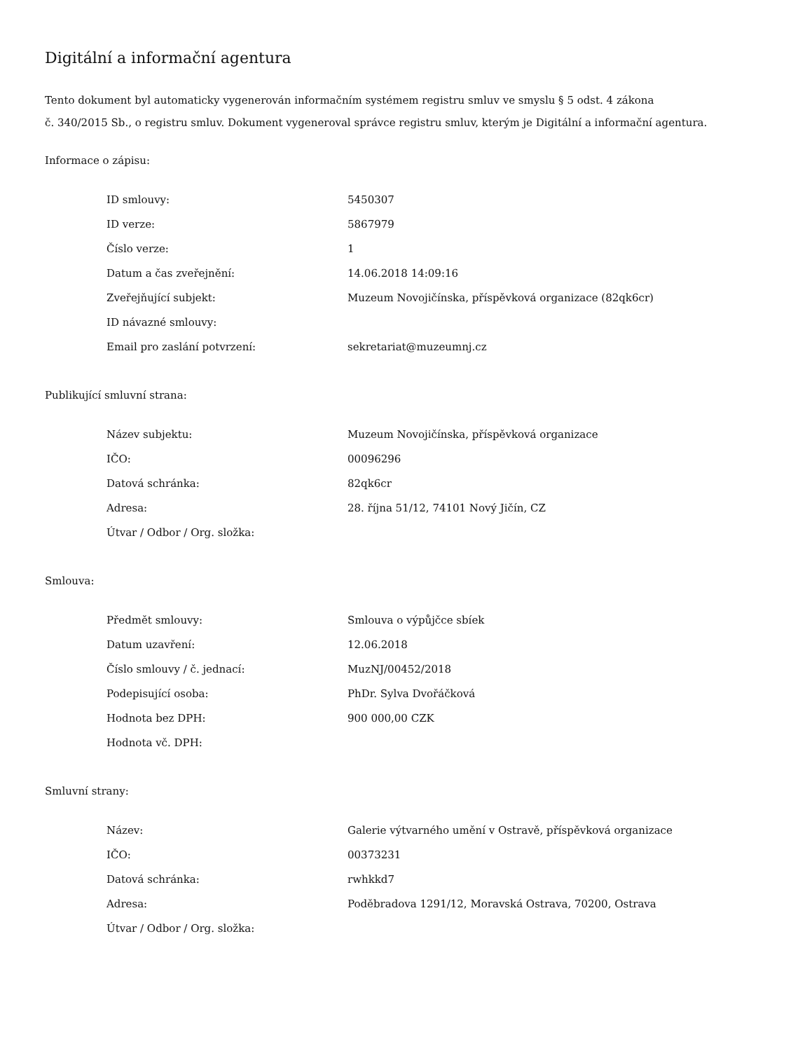Digitální a informační agentura
Tento dokument byl automaticky vygenerován informačním systémem registru smluv ve smyslu § 5 odst. 4 zákona
č. 340/2015 Sb., o registru smluv. Dokument vygeneroval správce registru smluv, kterým je Digitální a informační agentura.
Informace o zápisu:
| ID smlouvy: | 5450307 |
| ID verze: | 5867979 |
| Číslo verze: | 1 |
| Datum a čas zveřejnění: | 14.06.2018 14:09:16 |
| Zveřejňující subjekt: | Muzeum Novojičínska, příspěvková organizace (82qk6cr) |
| ID návazné smlouvy: | |
| Email pro zaslání potvrzení: | sekretariat@muzeumnj.cz |
Publikující smluvní strana:
| Název subjektu: | Muzeum Novojičínska, příspěvková organizace |
| IČO: | 00096296 |
| Datová schránka: | 82qk6cr |
| Adresa: | 28. října 51/12, 74101 Nový Jičín, CZ |
| Útvar / Odbor / Org. složka: | |
Smlouva:
| Předmět smlouvy: | Smlouva o výpůjčce sbíek |
| Datum uzavření: | 12.06.2018 |
| Číslo smlouvy / č. jednací: | MuzNJ/00452/2018 |
| Podepisující osoba: | PhDr. Sylva Dvořáčková |
| Hodnota bez DPH: | 900 000,00 CZK |
| Hodnota vč. DPH: | |
Smluvní strany:
| Název: | Galerie výtvarného umění v Ostravě, příspěvková organizace |
| IČO: | 00373231 |
| Datová schránka: | rwhkkd7 |
| Adresa: | Poděbradova 1291/12, Moravská Ostrava, 70200, Ostrava |
| Útvar / Odbor / Org. složka: | |